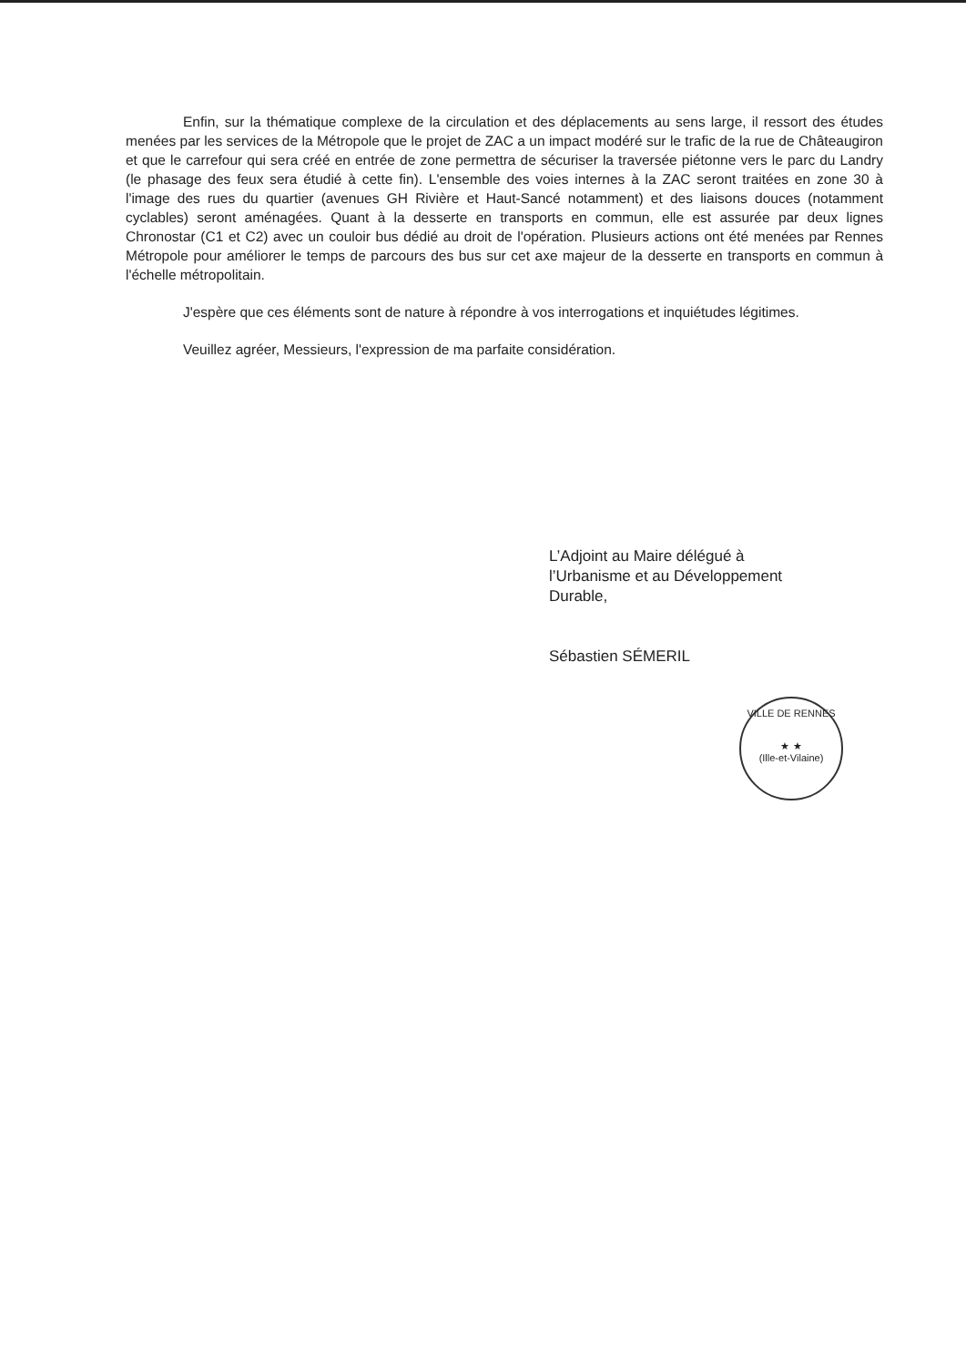Enfin, sur la thématique complexe de la circulation et des déplacements au sens large, il ressort des études menées par les services de la Métropole que le projet de ZAC a un impact modéré sur le trafic de la rue de Châteaugiron et que le carrefour qui sera créé en entrée de zone permettra de sécuriser la traversée piétonne vers le parc du Landry (le phasage des feux sera étudié à cette fin). L'ensemble des voies internes à la ZAC seront traitées en zone 30 à l'image des rues du quartier (avenues GH Rivière et Haut-Sancé notamment) et des liaisons douces (notamment cyclables) seront aménagées. Quant à la desserte en transports en commun, elle est assurée par deux lignes Chronostar (C1 et C2) avec un couloir bus dédié au droit de l'opération. Plusieurs actions ont été menées par Rennes Métropole pour améliorer le temps de parcours des bus sur cet axe majeur de la desserte en transports en commun à l'échelle métropolitain.
J'espère que ces éléments sont de nature à répondre à vos interrogations et inquiétudes légitimes.
Veuillez agréer, Messieurs, l'expression de ma parfaite considération.
L’Adjoint au Maire délégué à
l’Urbanisme et au Développement
Durable,
Sébastien SÉMERIL
VILLE DE RENNES
★ ★
(Ille-et-Vilaine)